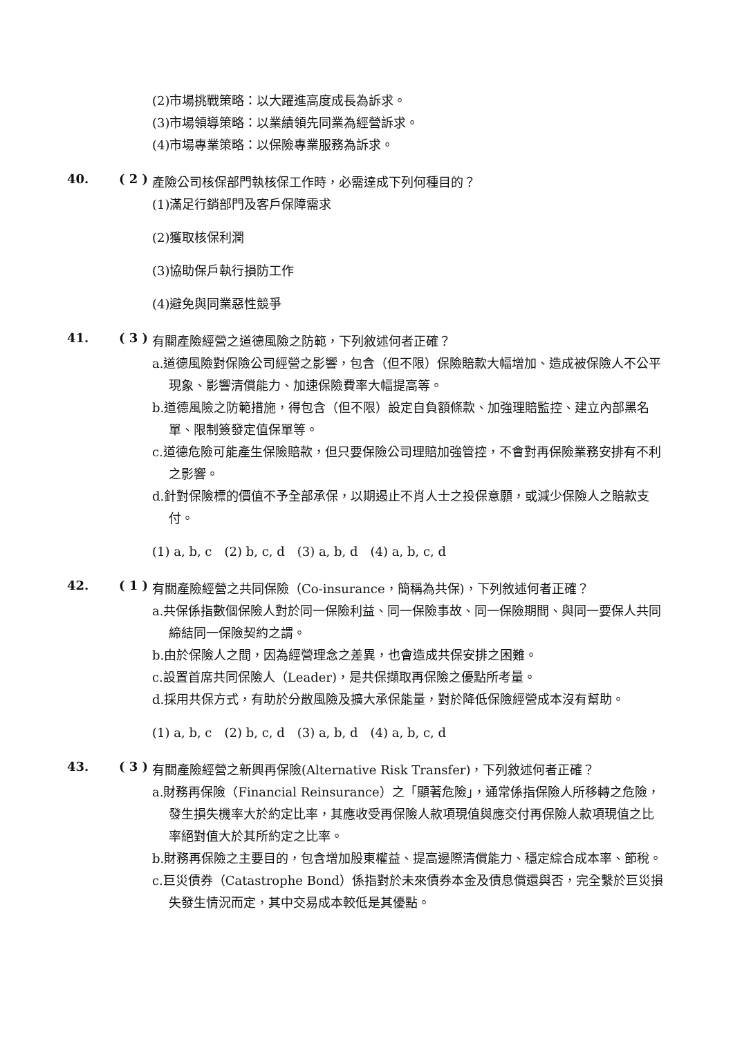(2)市場挑戰策略：以大躍進高度成長為訴求。
(3)市場領導策略：以業績領先同業為經營訴求。
(4)市場專業策略：以保險專業服務為訴求。
40. ( 2 )
產險公司核保部門執核保工作時，必需達成下列何種目的？
(1)滿足行銷部門及客戶保障需求
(2)獲取核保利潤
(3)協助保戶執行損防工作
(4)避免與同業惡性競爭
41. ( 3 )
有關產險經營之道德風險之防範，下列敘述何者正確？
a.道德風險對保險公司經營之影響，包含（但不限）保險賠款大幅增加、造成被保險人不公平現象、影響清償能力、加速保險費率大幅提高等。
b.道德風險之防範措施，得包含（但不限）設定自負額條款、加強理賠監控、建立內部黑名單、限制簽發定值保單等。
c.道德危險可能產生保險賠款，但只要保險公司理賠加強管控，不會對再保險業務安排有不利之影響。
d.針對保險標的價值不予全部承保，以期遏止不肖人士之投保意願，或減少保險人之賠款支付。
(1) a, b, c　(2) b, c, d　(3) a, b, d　(4) a, b, c, d
42. ( 1 )
有關產險經營之共同保險（Co-insurance，簡稱為共保)，下列敘述何者正確？
a.共保係指數個保險人對於同一保險利益、同一保險事故、同一保險期間、與同一要保人共同締結同一保險契約之謂。
b.由於保險人之間，因為經營理念之差異，也會造成共保安排之困難。
c.設置首席共同保險人（Leader)，是共保擷取再保險之優點所考量。
d.採用共保方式，有助於分散風險及擴大承保能量，對於降低保險經營成本沒有幫助。
(1) a, b, c　(2) b, c, d　(3) a, b, d　(4) a, b, c, d
43. ( 3 )
有關產險經營之新興再保險(Alternative Risk Transfer)，下列敘述何者正確？
a.財務再保險（Financial Reinsurance）之「顯著危險」，通常係指保險人所移轉之危險，發生損失機率大於約定比率，其應收受再保險人款項現值與應交付再保險人款項現值之比率絕對值大於其所約定之比率。
b.財務再保險之主要目的，包含增加股東權益、提高邊際清償能力、穩定綜合成本率、節稅。
c.巨災債券（Catastrophe Bond）係指對於未來債券本金及債息償還與否，完全繫於巨災損失發生情況而定，其中交易成本較低是其優點。